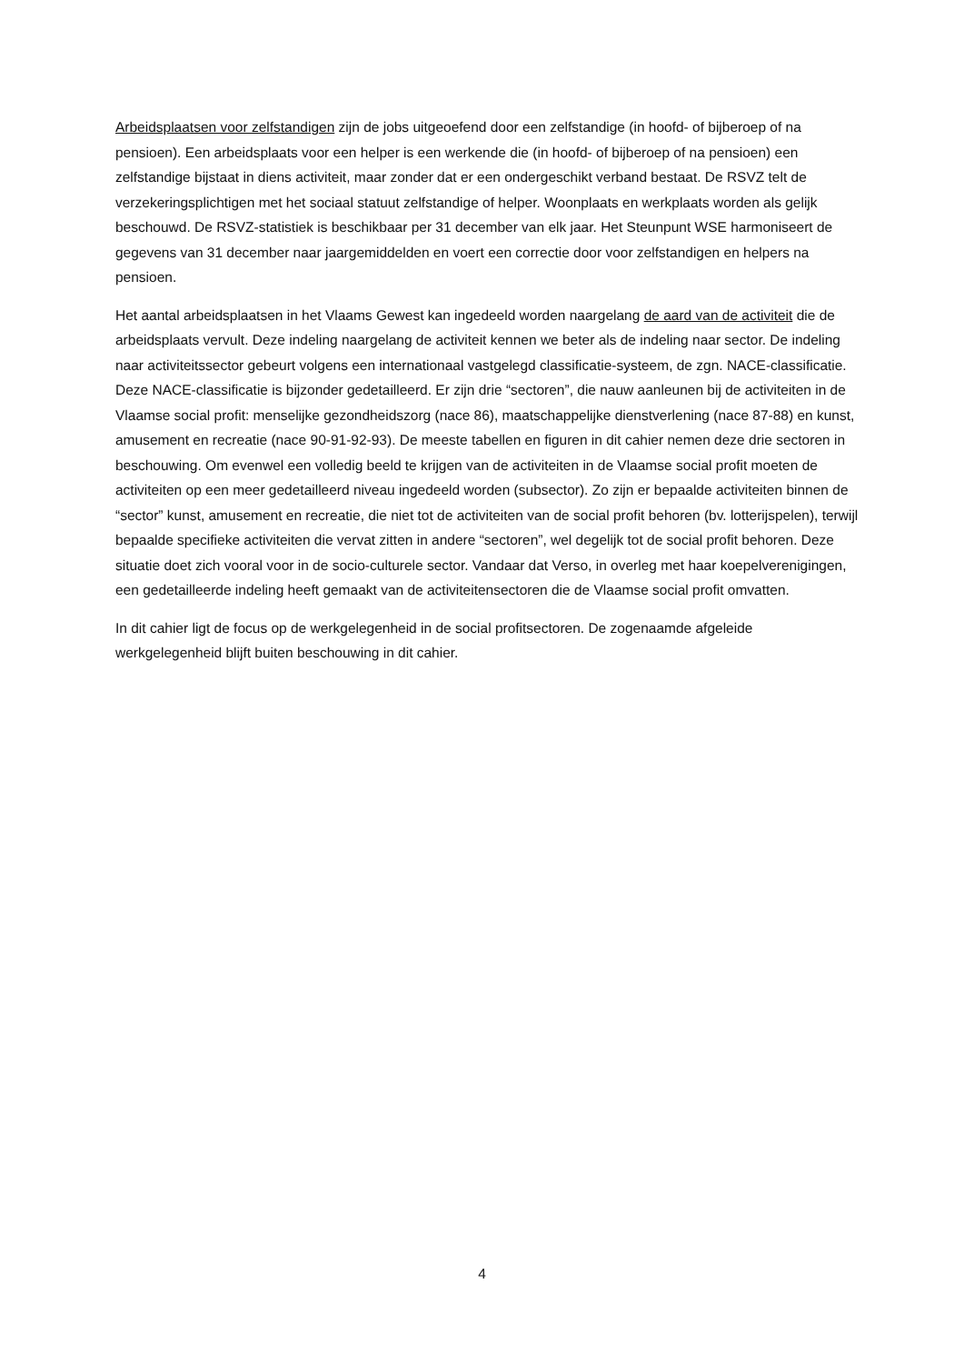Arbeidsplaatsen voor zelfstandigen zijn de jobs uitgeoefend door een zelfstandige (in hoofd- of bijberoep of na pensioen). Een arbeidsplaats voor een helper is een werkende die (in hoofd- of bijberoep of na pensioen) een zelfstandige bijstaat in diens activiteit, maar zonder dat er een ondergeschikt verband bestaat. De RSVZ telt de verzekeringsplichtigen met het sociaal statuut zelfstandige of helper. Woonplaats en werkplaats worden als gelijk beschouwd. De RSVZ-statistiek is beschikbaar per 31 december van elk jaar. Het Steunpunt WSE harmoniseert de gegevens van 31 december naar jaargemiddelden en voert een correctie door voor zelfstandigen en helpers na pensioen.
Het aantal arbeidsplaatsen in het Vlaams Gewest kan ingedeeld worden naargelang de aard van de activiteit die de arbeidsplaats vervult. Deze indeling naargelang de activiteit kennen we beter als de indeling naar sector. De indeling naar activiteitssector gebeurt volgens een internationaal vastgelegd classificatie-systeem, de zgn. NACE-classificatie. Deze NACE-classificatie is bijzonder gedetailleerd. Er zijn drie “sectoren”, die nauw aanleunen bij de activiteiten in de Vlaamse social profit: menselijke gezondheidszorg (nace 86), maatschappelijke dienstverlening (nace 87-88) en kunst, amusement en recreatie (nace 90-91-92-93). De meeste tabellen en figuren in dit cahier nemen deze drie sectoren in beschouwing. Om evenwel een volledig beeld te krijgen van de activiteiten in de Vlaamse social profit moeten de activiteiten op een meer gedetailleerd niveau ingedeeld worden (subsector). Zo zijn er bepaalde activiteiten binnen de “sector” kunst, amusement en recreatie, die niet tot de activiteiten van de social profit behoren (bv. lotterijspelen), terwijl bepaalde specifieke activiteiten die vervat zitten in andere “sectoren”, wel degelijk tot de social profit behoren. Deze situatie doet zich vooral voor in de socio-culturele sector. Vandaar dat Verso, in overleg met haar koepelverenigingen, een gedetailleerde indeling heeft gemaakt van de activiteitensectoren die de Vlaamse social profit omvatten.
In dit cahier ligt de focus op de werkgelegenheid in de social profitsectoren. De zogenaamde afgeleide werkgelegenheid blijft buiten beschouwing in dit cahier.
4